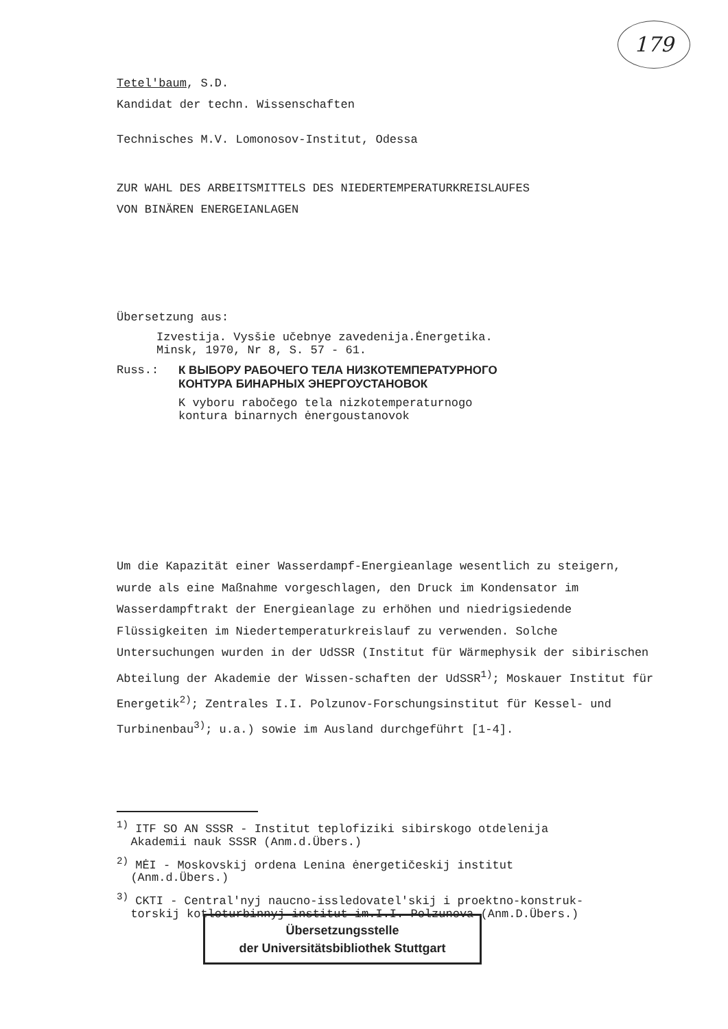179
Tetel'baum, S.D.
Kandidat der techn. Wissenschaften
Technisches M.V. Lomonosov-Institut, Odessa
ZUR WAHL DES ARBEITSMITTELS DES NIEDERTEMPERATURKREISLAUFES
VON BINÄREN ENERGEIANLAGEN
Übersetzung aus:
Izvestija. Vysšie učebnye zavedenija.Ėnergetika.
Minsk, 1970, Nr 8, S. 57 - 61.
Russ.: К ВЫБОРУ РАБОЧЕГО ТЕЛА НИЗКОТЕМПЕРАТУРНОГО
КОНТУРА БИНАРНЫХ ЭНЕРГОУСТАНОВОК
K vyboru rabočego tela nizkotemperaturnogo
kontura binarnych ėnergoustanovok
Um die Kapazität einer Wasserdampf-Energieanlage wesentlich zu steigern, wurde als eine Maßnahme vorgeschlagen, den Druck im Kondensator im Wasserdampftrakt der Energieanlage zu erhöhen und niedrigsiedende Flüssigkeiten im Niedertemperaturkreislauf zu verwenden. Solche Untersuchungen wurden in der UdSSR (Institut für Wärmephysik der sibirischen Abteilung der Akademie der Wissen-schaften der UdSSR<sup>1)</sup>; Moskauer Institut für Energetik<sup>2)</sup>; Zentrales I.I. Polzunov-Forschungsinstitut für Kessel- und Turbinenbau<sup>3)</sup>; u.a.) sowie im Ausland durchgeführt [1-4].
<sup>1)</sup> ITF SO AN SSSR - Institut teplofiziki sibirskogo otdelenija
Akademii nauk SSSR (Anm.d.Übers.)
<sup>2)</sup> MĖI - Moskovskij ordena Lenina ėnergetičeskij institut
(Anm.d.Übers.)
<sup>3)</sup> CKTI - Central'nyj naucno-issledovatel'skij i proektno-konstruk-
torskij kotloturbinnyj institut im.I.I. Polzunova (Anm.D.Übers.)
Übersetzungsstelle
der Universitätsbibliothek Stuttgart